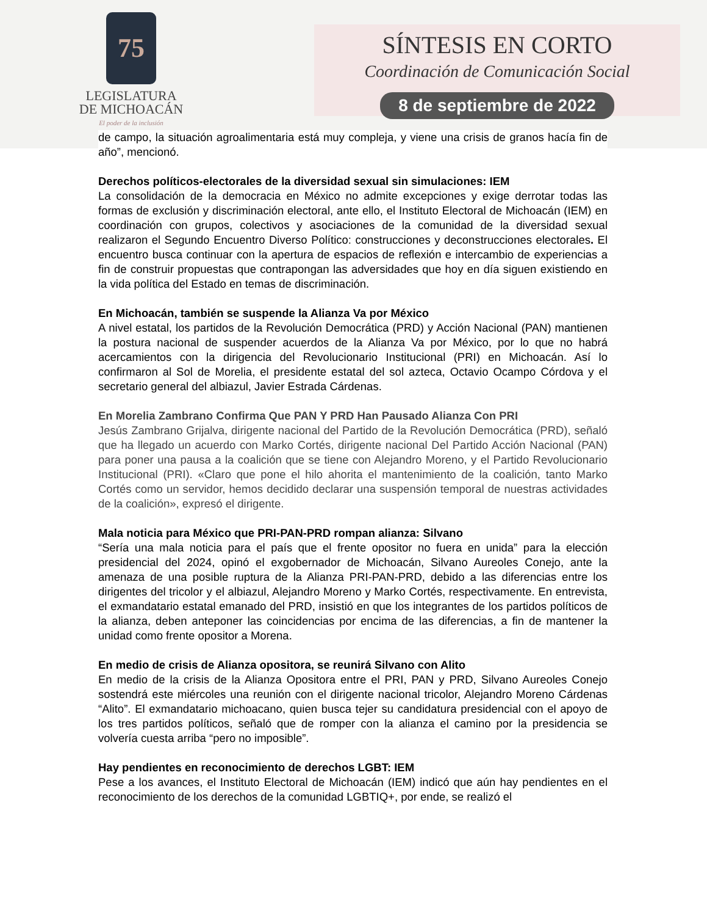75
LEGISLATURA
DE MICHOACÁN
El poder de la inclusión
SÍNTESIS EN CORTO
Coordinación de Comunicación Social
8 de septiembre de 2022
de campo, la situación agroalimentaria está muy compleja, y viene una crisis de granos hacía fin de año”, mencionó.
Derechos políticos-electorales de la diversidad sexual sin simulaciones: IEM
La consolidación de la democracia en México no admite excepciones y exige derrotar todas las formas de exclusión y discriminación electoral, ante ello, el Instituto Electoral de Michoacán (IEM) en coordinación con grupos, colectivos y asociaciones de la comunidad de la diversidad sexual realizaron el Segundo Encuentro Diverso Político: construcciones y deconstrucciones electorales. El encuentro busca continuar con la apertura de espacios de reflexión e intercambio de experiencias a fin de construir propuestas que contrapongan las adversidades que hoy en día siguen existiendo en la vida política del Estado en temas de discriminación.
En Michoacán, también se suspende la Alianza Va por México
A nivel estatal, los partidos de la Revolución Democrática (PRD) y Acción Nacional (PAN) mantienen la postura nacional de suspender acuerdos de la Alianza Va por México, por lo que no habrá acercamientos con la dirigencia del Revolucionario Institucional (PRI) en Michoacán. Así lo confirmaron al Sol de Morelia, el presidente estatal del sol azteca, Octavio Ocampo Córdova y el secretario general del albiazul, Javier Estrada Cárdenas.
En Morelia Zambrano Confirma Que PAN Y PRD Han Pausado Alianza Con PRI
Jesús Zambrano Grijalva, dirigente nacional del Partido de la Revolución Democrática (PRD), señaló que ha llegado un acuerdo con Marko Cortés, dirigente nacional Del Partido Acción Nacional (PAN) para poner una pausa a la coalición que se tiene con Alejandro Moreno, y el Partido Revolucionario Institucional (PRI). «Claro que pone el hilo ahorita el mantenimiento de la coalición, tanto Marko Cortés como un servidor, hemos decidido declarar una suspensión temporal de nuestras actividades de la coalición», expresó el dirigente.
Mala noticia para México que PRI-PAN-PRD rompan alianza: Silvano
“Sería una mala noticia para el país que el frente opositor no fuera en unida” para la elección presidencial del 2024, opinó el exgobernador de Michoacán, Silvano Aureoles Conejo, ante la amenaza de una posible ruptura de la Alianza PRI-PAN-PRD, debido a las diferencias entre los dirigentes del tricolor y el albiazul, Alejandro Moreno y Marko Cortés, respectivamente. En entrevista, el exmandatario estatal emanado del PRD, insistió en que los integrantes de los partidos políticos de la alianza, deben anteponer las coincidencias por encima de las diferencias, a fin de mantener la unidad como frente opositor a Morena.
En medio de crisis de Alianza opositora, se reunirá Silvano con Alito
En medio de la crisis de la Alianza Opositora entre el PRI, PAN y PRD, Silvano Aureoles Conejo sostendrá este miércoles una reunión con el dirigente nacional tricolor, Alejandro Moreno Cárdenas “Alito”. El exmandatario michoacano, quien busca tejer su candidatura presidencial con el apoyo de los tres partidos políticos, señaló que de romper con la alianza el camino por la presidencia se volvería cuesta arriba “pero no imposible”.
Hay pendientes en reconocimiento de derechos LGBT: IEM
Pese a los avances, el Instituto Electoral de Michoacán (IEM) indicó que aún hay pendientes en el reconocimiento de los derechos de la comunidad LGBTIQ+, por ende, se realizó el